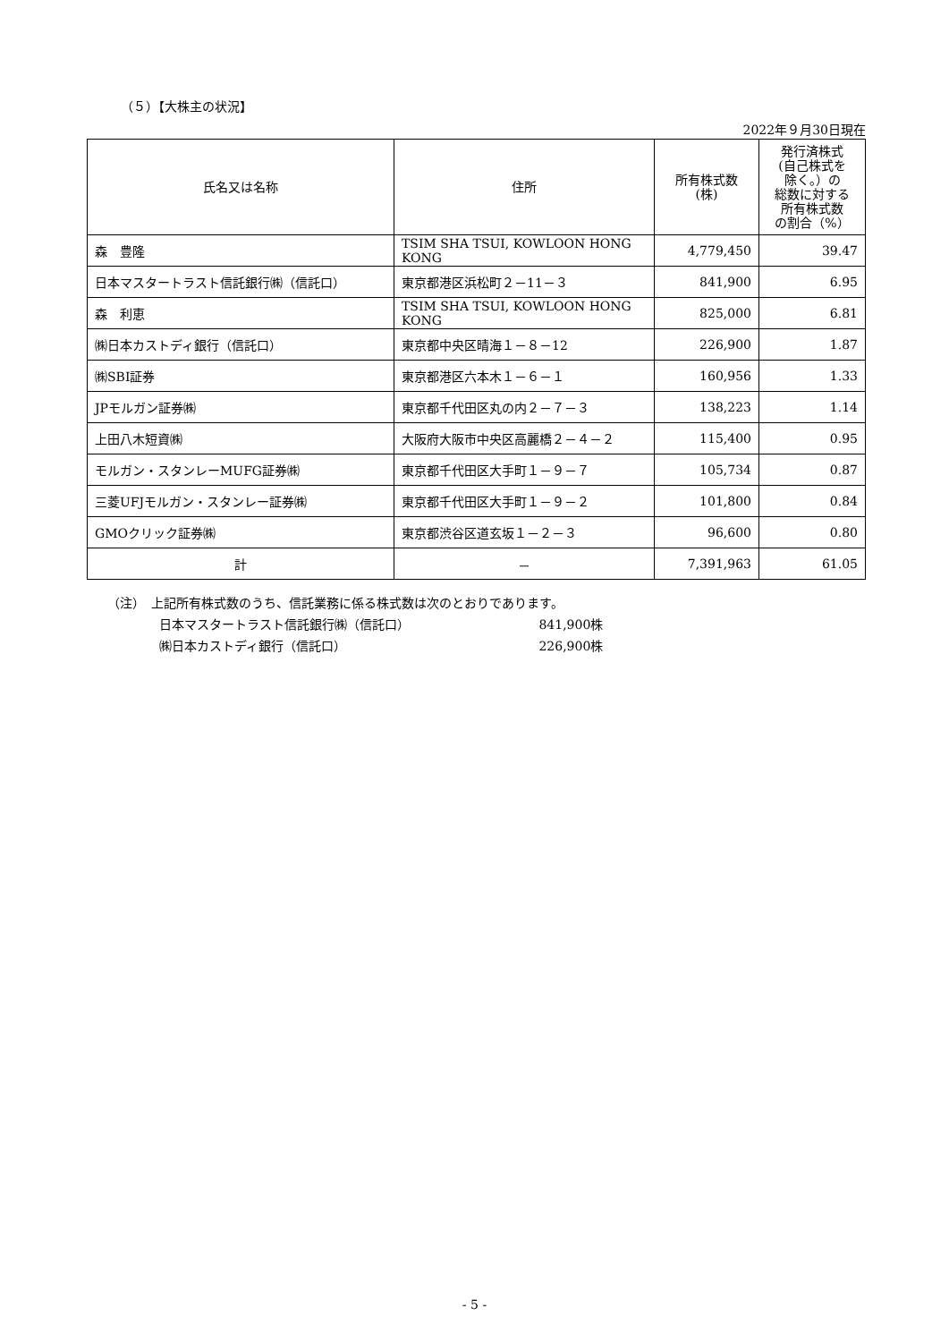（５）【大株主の状況】
2022年９月30日現在
| 氏名又は名称 | 住所 | 所有株式数 (株) | 発行済株式 (自己株式を 除く。）の 総数に対する 所有株式数 の割合（%） |
| --- | --- | --- | --- |
| 森 豊隆 | TSIM SHA TSUI, KOWLOON HONG KONG | 4,779,450 | 39.47 |
| 日本マスタートラスト信託銀行㈱（信託口） | 東京都港区浜松町２－11－３ | 841,900 | 6.95 |
| 森 利恵 | TSIM SHA TSUI, KOWLOON HONG KONG | 825,000 | 6.81 |
| ㈱日本カストディ銀行（信託口） | 東京都中央区晴海１－８－12 | 226,900 | 1.87 |
| ㈱SBI証券 | 東京都港区六本木１－６－１ | 160,956 | 1.33 |
| JPモルガン証券㈱ | 東京都千代田区丸の内２－７－３ | 138,223 | 1.14 |
| 上田八木短資㈱ | 大阪府大阪市中央区高麗橋２－４－２ | 115,400 | 0.95 |
| モルガン・スタンレーMUFG証券㈱ | 東京都千代田区大手町１－９－７ | 105,734 | 0.87 |
| 三菱UFJモルガン・スタンレー証券㈱ | 東京都千代田区大手町１－９－２ | 101,800 | 0.84 |
| GMOクリック証券㈱ | 東京都渋谷区道玄坂１－２－３ | 96,600 | 0.80 |
| 計 | － | 7,391,963 | 61.05 |
（注）　上記所有株式数のうち、信託業務に係る株式数は次のとおりであります。
日本マスタートラスト信託銀行㈱（信託口） 841,900株
㈱日本カストディ銀行（信託口） 226,900株
- 5 -